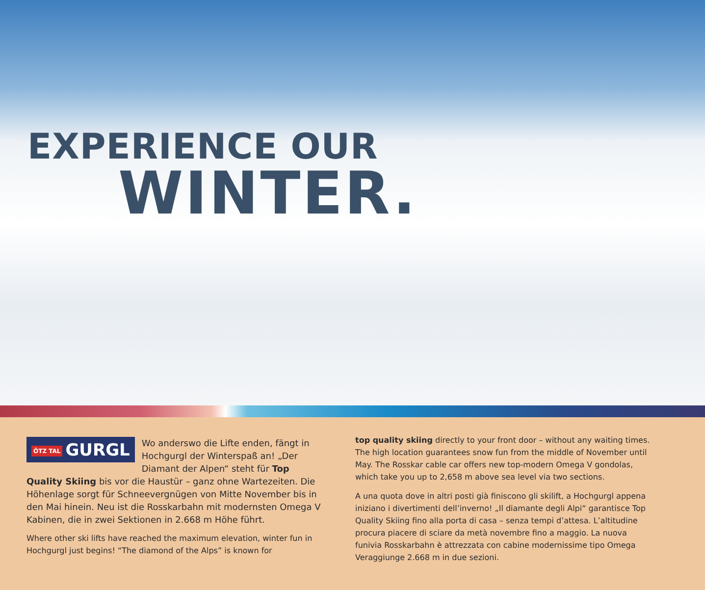EXPERIENCE OUR
WINTER.
ÖTZ TAL GURGL
Wo anderswo die Lifte enden, fängt in Hochgurgl der Winterspaß an! „Der Diamant der Alpen“ steht für Top Quality Skiing bis vor die Haustür – ganz ohne Wartezeiten. Die Höhenlage sorgt für Schneevergnügen von Mitte November bis in den Mai hinein. Neu ist die Rosskarbahn mit modernsten Omega V Kabinen, die in zwei Sektionen in 2.668 m Höhe führt.
Where other ski lifts have reached the maximum elevation, winter fun in Hochgurgl just begins! “The diamond of the Alps” is known for
top quality skiing directly to your front door – without any waiting times. The high location guarantees snow fun from the middle of November until May. The Rosskar cable car offers new top-modern Omega V gondolas, which take you up to 2,658 m above sea level via two sections.
A una quota dove in altri posti già finiscono gli skilift, a Hochgurgl appena iniziano i divertimenti dell’inverno! „Il diamante degli Alpi“ garantisce Top Quality Skiing fino alla porta di casa – senza tempi d’attesa. L’altitudine procura piacere di sciare da metà novembre fino a maggio. La nuova funivia Rosskarbahn è attrezzata con cabine modernissime tipo Omega Veraggiunge 2.668 m in due sezioni.